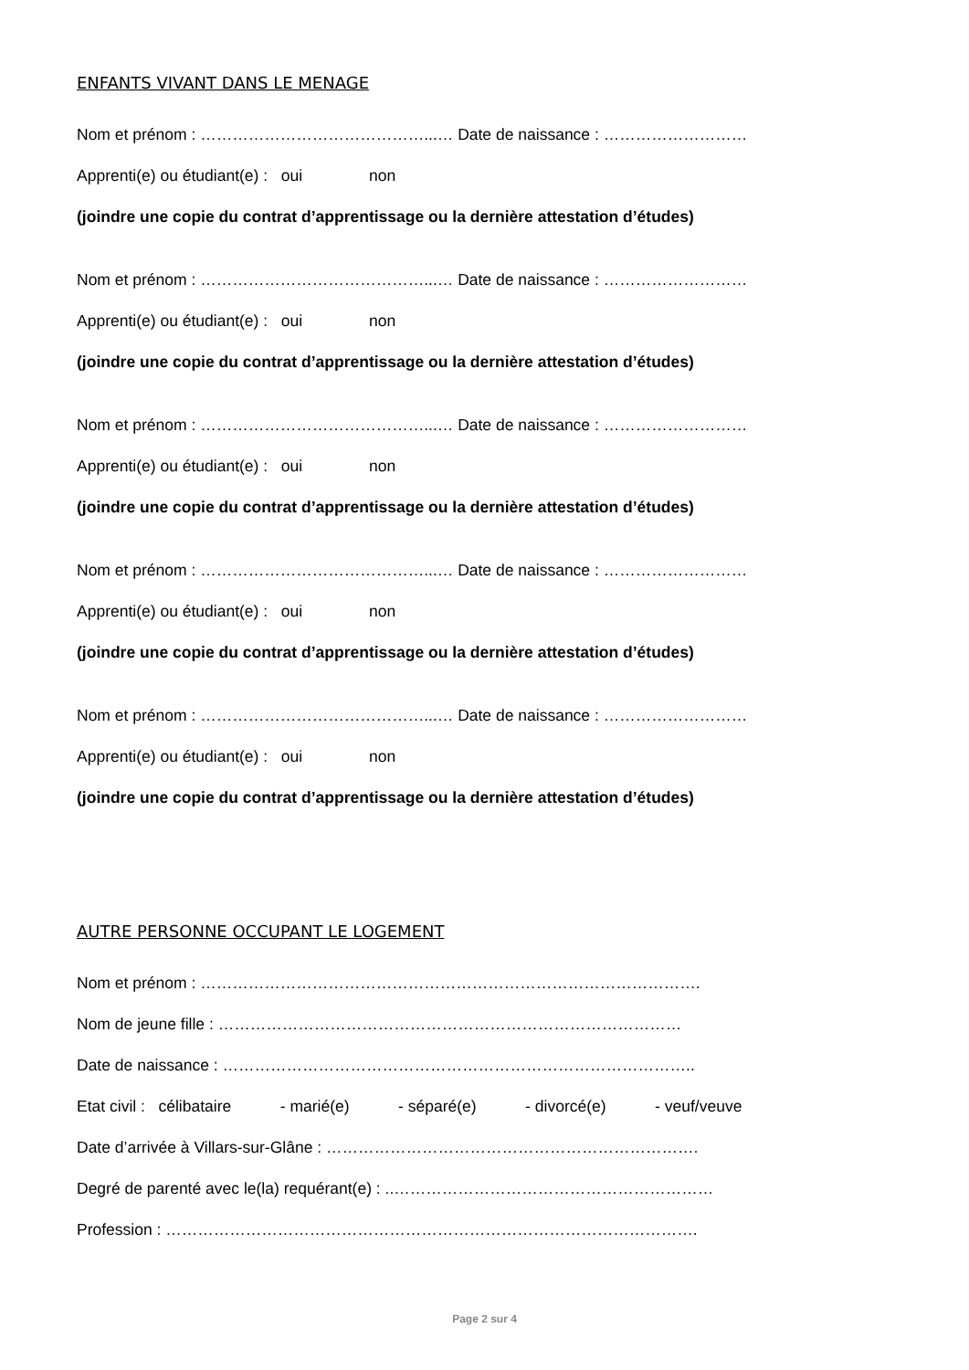ENFANTS VIVANT DANS LE MENAGE
Nom et prénom : ……………………………………...… Date de naissance : ………………………
Apprenti(e) ou étudiant(e) : oui non
(joindre une copie du contrat d’apprentissage ou la dernière attestation d’études)
Nom et prénom : ……………………………………...… Date de naissance : ………………………
Apprenti(e) ou étudiant(e) : oui non
(joindre une copie du contrat d’apprentissage ou la dernière attestation d’études)
Nom et prénom : ……………………………………...… Date de naissance : ………………………
Apprenti(e) ou étudiant(e) : oui non
(joindre une copie du contrat d’apprentissage ou la dernière attestation d’études)
Nom et prénom : ……………………………………...… Date de naissance : ………………………
Apprenti(e) ou étudiant(e) : oui non
(joindre une copie du contrat d’apprentissage ou la dernière attestation d’études)
Nom et prénom : ……………………………………...… Date de naissance : ………………………
Apprenti(e) ou étudiant(e) : oui non
(joindre une copie du contrat d’apprentissage ou la dernière attestation d’études)
AUTRE PERSONNE OCCUPANT LE LOGEMENT
Nom et prénom : ………………………………………………………………………………….
Nom de jeune fille : ……………………………………………………………………………
Date de naissance : ……………………………………………………………………………..
Etat civil : célibataire - marié(e) - séparé(e) - divorcé(e) - veuf/veuve
Date d’arrivée à Villars-sur-Glâne : …………………………………………………………….
Degré de parenté avec le(la) requérant(e) : ..……………………………………………………
Profession : ……………………………………………………………………………………….
Page 2 sur 4